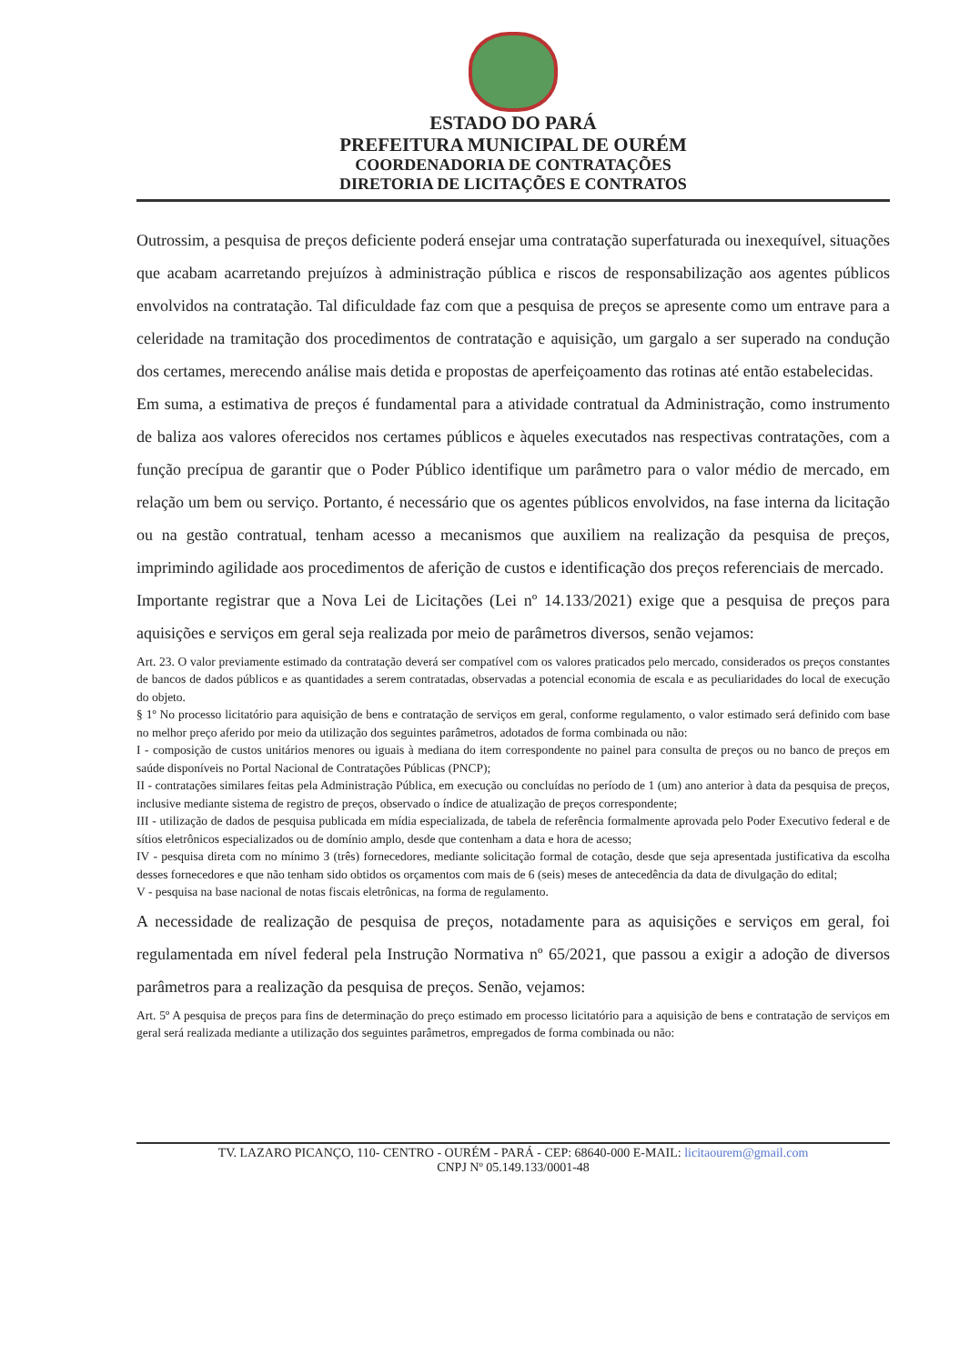ESTADO DO PARÁ
PREFEITURA MUNICIPAL DE OURÉM
COORDENADORIA DE CONTRATAÇÕES
DIRETORIA DE LICITAÇÕES E CONTRATOS
Outrossim, a pesquisa de preços deficiente poderá ensejar uma contratação superfaturada ou inexequível, situações que acabam acarretando prejuízos à administração pública e riscos de responsabilização aos agentes públicos envolvidos na contratação. Tal dificuldade faz com que a pesquisa de preços se apresente como um entrave para a celeridade na tramitação dos procedimentos de contratação e aquisição, um gargalo a ser superado na condução dos certames, merecendo análise mais detida e propostas de aperfeiçoamento das rotinas até então estabelecidas.
Em suma, a estimativa de preços é fundamental para a atividade contratual da Administração, como instrumento de baliza aos valores oferecidos nos certames públicos e àqueles executados nas respectivas contratações, com a função precípua de garantir que o Poder Público identifique um parâmetro para o valor médio de mercado, em relação um bem ou serviço. Portanto, é necessário que os agentes públicos envolvidos, na fase interna da licitação ou na gestão contratual, tenham acesso a mecanismos que auxiliem na realização da pesquisa de preços, imprimindo agilidade aos procedimentos de aferição de custos e identificação dos preços referenciais de mercado.
Importante registrar que a Nova Lei de Licitações (Lei nº 14.133/2021) exige que a pesquisa de preços para aquisições e serviços em geral seja realizada por meio de parâmetros diversos, senão vejamos:
Art. 23. O valor previamente estimado da contratação deverá ser compatível com os valores praticados pelo mercado, considerados os preços constantes de bancos de dados públicos e as quantidades a serem contratadas, observadas a potencial economia de escala e as peculiaridades do local de execução do objeto.
§ 1º No processo licitatório para aquisição de bens e contratação de serviços em geral, conforme regulamento, o valor estimado será definido com base no melhor preço aferido por meio da utilização dos seguintes parâmetros, adotados de forma combinada ou não:
I - composição de custos unitários menores ou iguais à mediana do item correspondente no painel para consulta de preços ou no banco de preços em saúde disponíveis no Portal Nacional de Contratações Públicas (PNCP);
II - contratações similares feitas pela Administração Pública, em execução ou concluídas no período de 1 (um) ano anterior à data da pesquisa de preços, inclusive mediante sistema de registro de preços, observado o índice de atualização de preços correspondente;
III - utilização de dados de pesquisa publicada em mídia especializada, de tabela de referência formalmente aprovada pelo Poder Executivo federal e de sítios eletrônicos especializados ou de domínio amplo, desde que contenham a data e hora de acesso;
IV - pesquisa direta com no mínimo 3 (três) fornecedores, mediante solicitação formal de cotação, desde que seja apresentada justificativa da escolha desses fornecedores e que não tenham sido obtidos os orçamentos com mais de 6 (seis) meses de antecedência da data de divulgação do edital;
V - pesquisa na base nacional de notas fiscais eletrônicas, na forma de regulamento.
A necessidade de realização de pesquisa de preços, notadamente para as aquisições e serviços em geral, foi regulamentada em nível federal pela Instrução Normativa nº 65/2021, que passou a exigir a adoção de diversos parâmetros para a realização da pesquisa de preços. Senão, vejamos:
Art. 5º A pesquisa de preços para fins de determinação do preço estimado em processo licitatório para a aquisição de bens e contratação de serviços em geral será realizada mediante a utilização dos seguintes parâmetros, empregados de forma combinada ou não:
TV. LAZARO PICANÇO, 110- CENTRO - OURÉM - PARÁ - CEP: 68640-000 E-MAIL: licitaourem@gmail.com
CNPJ Nº 05.149.133/0001-48